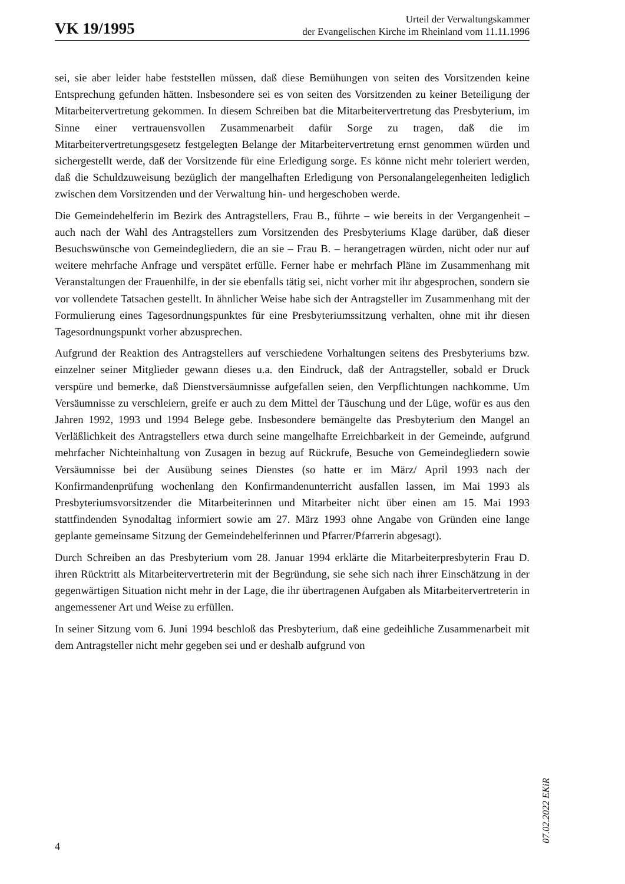VK 19/1995
Urteil der Verwaltungskammer
der Evangelischen Kirche im Rheinland vom 11.11.1996
sei, sie aber leider habe feststellen müssen, daß diese Bemühungen von seiten des Vorsitzenden keine Entsprechung gefunden hätten. Insbesondere sei es von seiten des Vorsitzenden zu keiner Beteiligung der Mitarbeitervertretung gekommen. In diesem Schreiben bat die Mitarbeitervertretung das Presbyterium, im Sinne einer vertrauensvollen Zusammenarbeit dafür Sorge zu tragen, daß die im Mitarbeitervertretungsgesetz festgelegten Belange der Mitarbeitervertretung ernst genommen würden und sichergestellt werde, daß der Vorsitzende für eine Erledigung sorge. Es könne nicht mehr toleriert werden, daß die Schuldzuweisung bezüglich der mangelhaften Erledigung von Personalangelegenheiten lediglich zwischen dem Vorsitzenden und der Verwaltung hin- und hergeschoben werde.
Die Gemeindehelferin im Bezirk des Antragstellers, Frau B., führte – wie bereits in der Vergangenheit – auch nach der Wahl des Antragstellers zum Vorsitzenden des Presbyteriums Klage darüber, daß dieser Besuchswünsche von Gemeindegliedern, die an sie – Frau B. – herangetragen würden, nicht oder nur auf weitere mehrfache Anfrage und verspätet erfülle. Ferner habe er mehrfach Pläne im Zusammenhang mit Veranstaltungen der Frauenhilfe, in der sie ebenfalls tätig sei, nicht vorher mit ihr abgesprochen, sondern sie vor vollendete Tatsachen gestellt. In ähnlicher Weise habe sich der Antragsteller im Zusammenhang mit der Formulierung eines Tagesordnungspunktes für eine Presbyteriumssitzung verhalten, ohne mit ihr diesen Tagesordnungspunkt vorher abzusprechen.
Aufgrund der Reaktion des Antragstellers auf verschiedene Vorhaltungen seitens des Presbyteriums bzw. einzelner seiner Mitglieder gewann dieses u.a. den Eindruck, daß der Antragsteller, sobald er Druck verspüre und bemerke, daß Dienstversäumnisse aufgefallen seien, den Verpflichtungen nachkomme. Um Versäumnisse zu verschleiern, greife er auch zu dem Mittel der Täuschung und der Lüge, wofür es aus den Jahren 1992, 1993 und 1994 Belege gebe. Insbesondere bemängelte das Presbyterium den Mangel an Verläßlichkeit des Antragstellers etwa durch seine mangelhafte Erreichbarkeit in der Gemeinde, aufgrund mehrfacher Nichteinhaltung von Zusagen in bezug auf Rückrufe, Besuche von Gemeindegliedern sowie Versäumnisse bei der Ausübung seines Dienstes (so hatte er im März/ April 1993 nach der Konfirmandenprüfung wochenlang den Konfirmandenunterricht ausfallen lassen, im Mai 1993 als Presbyteriumsvorsitzender die Mitarbeiterinnen und Mitarbeiter nicht über einen am 15. Mai 1993 stattfindenden Synodaltag informiert sowie am 27. März 1993 ohne Angabe von Gründen eine lange geplante gemeinsame Sitzung der Gemeindehelferinnen und Pfarrer/Pfarrerin abgesagt).
Durch Schreiben an das Presbyterium vom 28. Januar 1994 erklärte die Mitarbeiterpresbyterin Frau D. ihren Rücktritt als Mitarbeitervertreterin mit der Begründung, sie sehe sich nach ihrer Einschätzung in der gegenwärtigen Situation nicht mehr in der Lage, die ihr übertragenen Aufgaben als Mitarbeitervertreterin in angemessener Art und Weise zu erfüllen.
In seiner Sitzung vom 6. Juni 1994 beschloß das Presbyterium, daß eine gedeihliche Zusammenarbeit mit dem Antragsteller nicht mehr gegeben sei und er deshalb aufgrund von
07.02.2022 EKiR
4